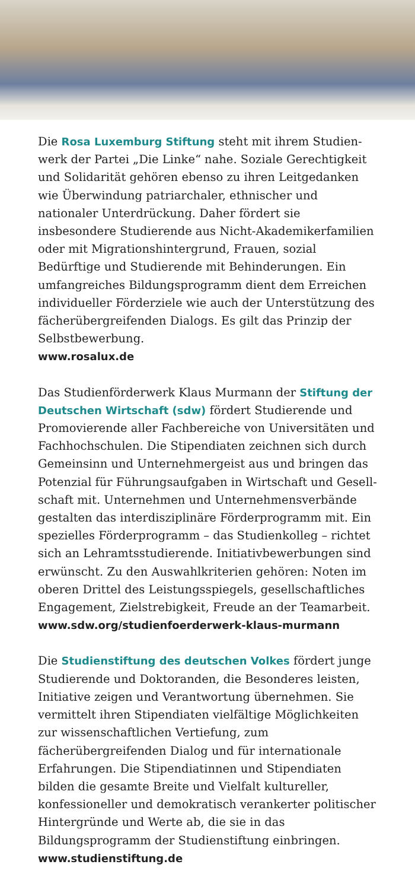Die Rosa Luxemburg Stiftung steht mit ihrem Studien­werk der Partei „Die Linke“ nahe. Soziale Gerechtigkeit und Solidarität gehören ebenso zu ihren Leitgedanken wie Überwindung patriarchaler, ethnischer und nationaler Unterdrückung. Daher fördert sie insbesondere Studierende aus Nicht-Akademikerfamilien oder mit Migrations­hintergrund, Frauen, sozial Bedürftige und Studierende mit Behinderungen. Ein umfangreiches Bildungsprogramm dient dem Erreichen individueller Förderziele wie auch der Unterstützung des fächerübergreifenden Dialogs. Es gilt das Prinzip der Selbstbewerbung.
www.rosalux.de
Das Studienförderwerk Klaus Murmann der Stiftung der Deutschen Wirtschaft (sdw) fördert Studierende und Pro­movierende aller Fachbereiche von Universitäten und Fachhochschulen. Die Stipendiaten zeichnen sich durch Gemeinsinn und Unternehmergeist aus und bringen das Potenzial für Führungsaufgaben in Wirtschaft und Gesell­schaft mit. Unternehmen und Unternehmensverbände gestalten das interdisziplinäre Förderprogramm mit. Ein spezielles Förderprogramm – das Studienkolleg – richtet sich an Lehramtsstudierende. Initiativbewerbungen sind erwünscht. Zu den Auswahlkriterien gehören: Noten im oberen Drittel des Leistungsspiegels, gesellschaftliches Engagement, Zielstrebigkeit, Freude an der Teamarbeit.
www.sdw.org/studienfoerderwerk-klaus-murmann
Die Studienstiftung des deutschen Volkes fördert junge Studierende und Doktoranden, die Besonderes leisten, Initiative zeigen und Verantwortung übernehmen. Sie vermittelt ihren Stipendiaten vielfältige Möglichkeiten zur wissenschaftlichen Vertiefung, zum fächerübergreifenden Dialog und für internationale Erfahrungen. Die Stipen­diatinnen und Stipendiaten bilden die gesamte Breite und Vielfalt kultureller, konfessioneller und demokratisch verankerter politischer Hintergründe und Werte ab, die sie in das Bildungsprogramm der Studienstiftung einbringen.
www.studienstiftung.de